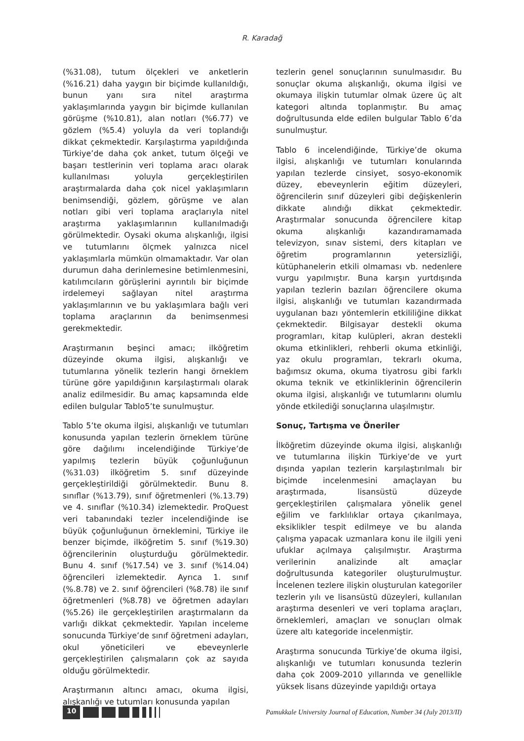R. Karadağ
(%31.08), tutum ölçekleri ve anketlerin (%16.21) daha yaygın bir biçimde kullanıldığı, bunun yanı sıra nitel araştırma yaklaşımlarında yaygın bir biçimde kullanılan görüşme (%10.81), alan notları (%6.77) ve gözlem (%5.4) yoluyla da veri toplandığı dikkat çekmektedir. Karşılaştırma yapıldığında Türkiye’de daha çok anket, tutum ölçeği ve başarı testlerinin veri toplama aracı olarak kullanılması yoluyla gerçekleştirilen araştırmalarda daha çok nicel yaklaşımların benimsendiği, gözlem, görüşme ve alan notları gibi veri toplama araçlarıyla nitel araştırma yaklaşımlarının kullanılmadığı görülmektedir. Oysaki okuma alışkanlığı, ilgisi ve tutumlarını ölçmek yalnızca nicel yaklaşımlarla mümkün olmamaktadır. Var olan durumun daha derinlemesine betimlenmesini, katılımcıların görüşlerini ayrıntılı bir biçimde irdelemeyi sağlayan nitel araştırma yaklaşımlarının ve bu yaklaşımlara bağlı veri toplama araçlarının da benimsenmesi gerekmektedir.
Araştırmanın beşinci amacı; ilköğretim düzeyinde okuma ilgisi, alışkanlığı ve tutumlarına yönelik tezlerin hangi örneklem türüne göre yapıldığının karşılaştırmalı olarak analiz edilmesidir. Bu amaç kapsamında elde edilen bulgular Tablo5’te sunulmuştur.
Tablo 5’te okuma ilgisi, alışkanlığı ve tutumları konusunda yapılan tezlerin örneklem türüne göre dağılımı incelendiğinde Türkiye’de yapılmış tezlerin büyük çoğunluğunun (%31.03) ilköğretim 5. sınıf düzeyinde gerçekleştirildiği görülmektedir. Bunu 8. sınıflar (%13.79), sınıf öğretmenleri (%.13.79) ve 4. sınıflar (%10.34) izlemektedir. ProQuest veri tabanındaki tezler incelendiğinde ise büyük çoğunluğunun örneklemini, Türkiye ile benzer biçimde, ilköğretim 5. sınıf (%19.30) öğrencilerinin oluşturduğu görülmektedir. Bunu 4. sınıf (%17.54) ve 3. sınıf (%14.04) öğrencileri izlemektedir. Ayrıca 1. sınıf (%.8.78) ve 2. sınıf öğrencileri (%8.78) ile sınıf öğretmenleri (%8.78) ve öğretmen adayları (%5.26) ile gerçekleştirilen araştırmaların da varlığı dikkat çekmektedir. Yapılan inceleme sonucunda Türkiye’de sınıf öğretmeni adayları, okul yöneticileri ve ebeveynlerle gerçekleştirilen çalışmaların çok az sayıda olduğu görülmektedir.
Araştırmanın altıncı amacı, okuma ilgisi, alışkanlığı ve tutumları konusunda yapılan
tezlerin genel sonuçlarının sunulmasıdır. Bu sonuçlar okuma alışkanlığı, okuma ilgisi ve okumaya ilişkin tutumlar olmak üzere üç alt kategori altında toplanmıştır. Bu amaç doğrultusunda elde edilen bulgular Tablo 6’da sunulmuştur.
Tablo 6 incelendiğinde, Türkiye’de okuma ilgisi, alışkanlığı ve tutumları konularında yapılan tezlerde cinsiyet, sosyo-ekonomik düzey, ebeveynlerin eğitim düzeyleri, öğrencilerin sınıf düzeyleri gibi değişkenlerin dikkate alındığı dikkat çekmektedir. Araştırmalar sonucunda öğrencilere kitap okuma alışkanlığı kazandıramamada televizyon, sınav sistemi, ders kitapları ve öğretim programlarının yetersizliği, kütüphanelerin etkili olmaması vb. nedenlere vurgu yapılmıştır. Buna karşın yurtdışında yapılan tezlerin bazıları öğrencilere okuma ilgisi, alışkanlığı ve tutumları kazandırmada uygulanan bazı yöntemlerin etkililiğine dikkat çekmektedir. Bilgisayar destekli okuma programları, kitap kulüpleri, akran destekli okuma etkinlikleri, rehberli okuma etkinliği, yaz okulu programları, tekrarlı okuma, bağımsız okuma, okuma tiyatrosu gibi farklı okuma teknik ve etkinliklerinin öğrencilerin okuma ilgisi, alışkanlığı ve tutumlarını olumlu yönde etkilediği sonuçlarına ulaşılmıştır.
Sonuç, Tartışma ve Öneriler
İlköğretim düzeyinde okuma ilgisi, alışkanlığı ve tutumlarına ilişkin Türkiye’de ve yurt dışında yapılan tezlerin karşılaştırılmalı bir biçimde incelenmesini amaçlayan bu araştırmada, lisansüstü düzeyde gerçekleştirilen çalışmalara yönelik genel eğilim ve farklılıklar ortaya çıkarılmaya, eksiklikler tespit edilmeye ve bu alanda çalışma yapacak uzmanlara konu ile ilgili yeni ufuklar açılmaya çalışılmıştır. Araştırma verilerinin analizinde alt amaçlar doğrultusunda kategoriler oluşturulmuştur. İncelenen tezlere ilişkin oluşturulan kategoriler tezlerin yılı ve lisansüstü düzeyleri, kullanılan araştırma desenleri ve veri toplama araçları, örneklemleri, amaçları ve sonuçları olmak üzere altı kategoride incelenmiştir.
Araştırma sonucunda Türkiye’de okuma ilgisi, alışkanlığı ve tutumları konusunda tezlerin daha çok 2009-2010 yıllarında ve genellikle yüksek lisans düzeyinde yapıldığı ortaya
10
Pamukkale University Journal of Education, Number 34 (July 2013/II)